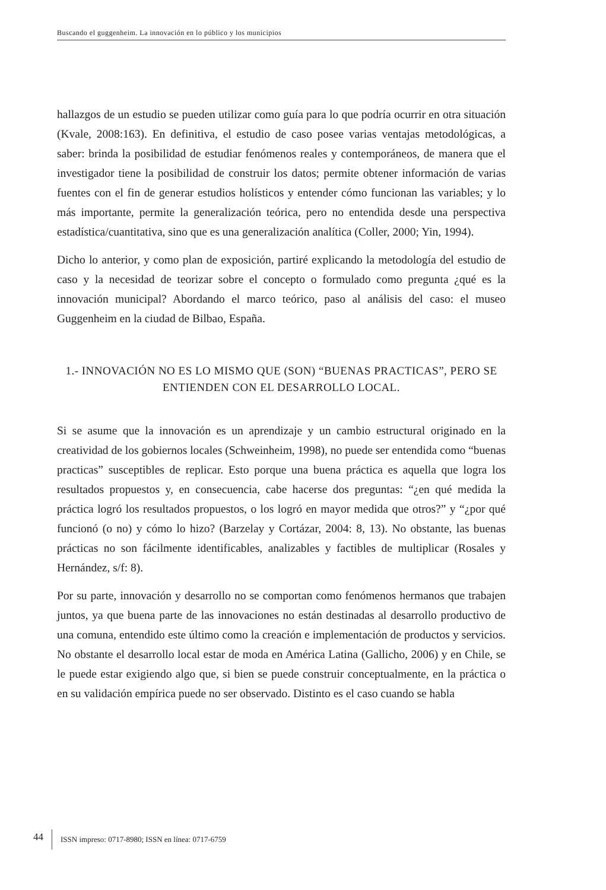Buscando el guggenheim. La innovación en lo público y los municipios
hallazgos de un estudio se pueden utilizar como guía para lo que podría ocurrir en otra situación (Kvale, 2008:163). En definitiva, el estudio de caso posee varias ventajas metodológicas, a saber: brinda la posibilidad de estudiar fenómenos reales y contemporáneos, de manera que el investigador tiene la posibilidad de construir los datos; permite obtener información de varias fuentes con el fin de generar estudios holísticos y entender cómo funcionan las variables; y lo más importante, permite la generalización teórica, pero no entendida desde una perspectiva estadística/cuantitativa, sino que es una generalización analítica (Coller, 2000; Yin, 1994).
Dicho lo anterior, y como plan de exposición, partiré explicando la metodología del estudio de caso y la necesidad de teorizar sobre el concepto o formulado como pregunta ¿qué es la innovación municipal? Abordando el marco teórico, paso al análisis del caso: el museo Guggenheim en la ciudad de Bilbao, España.
1.- INNOVACIÓN NO ES LO MISMO QUE (SON) “BUENAS PRACTICAS”, PERO SE
ENTIENDEN CON EL DESARROLLO LOCAL.
Si se asume que la innovación es un aprendizaje y un cambio estructural originado en la creatividad de los gobiernos locales (Schweinheim, 1998), no puede ser entendida como “buenas practicas” susceptibles de replicar. Esto porque una buena práctica es aquella que logra los resultados propuestos y, en consecuencia, cabe hacerse dos preguntas: “¿en qué medida la práctica logró los resultados propuestos, o los logró en mayor medida que otros?” y “¿por qué funcionó (o no) y cómo lo hizo? (Barzelay y Cortázar, 2004: 8, 13). No obstante, las buenas prácticas no son fácilmente identificables, analizables y factibles de multiplicar (Rosales y Hernández, s/f: 8).
Por su parte, innovación y desarrollo no se comportan como fenómenos hermanos que trabajen juntos, ya que buena parte de las innovaciones no están destinadas al desarrollo productivo de una comuna, entendido este último como la creación e implementación de productos y servicios. No obstante el desarrollo local estar de moda en América Latina (Gallicho, 2006) y en Chile, se le puede estar exigiendo algo que, si bien se puede construir conceptualmente, en la práctica o en su validación empírica puede no ser observado. Distinto es el caso cuando se habla
44 ISSN impreso: 0717-8980; ISSN en línea: 0717-6759